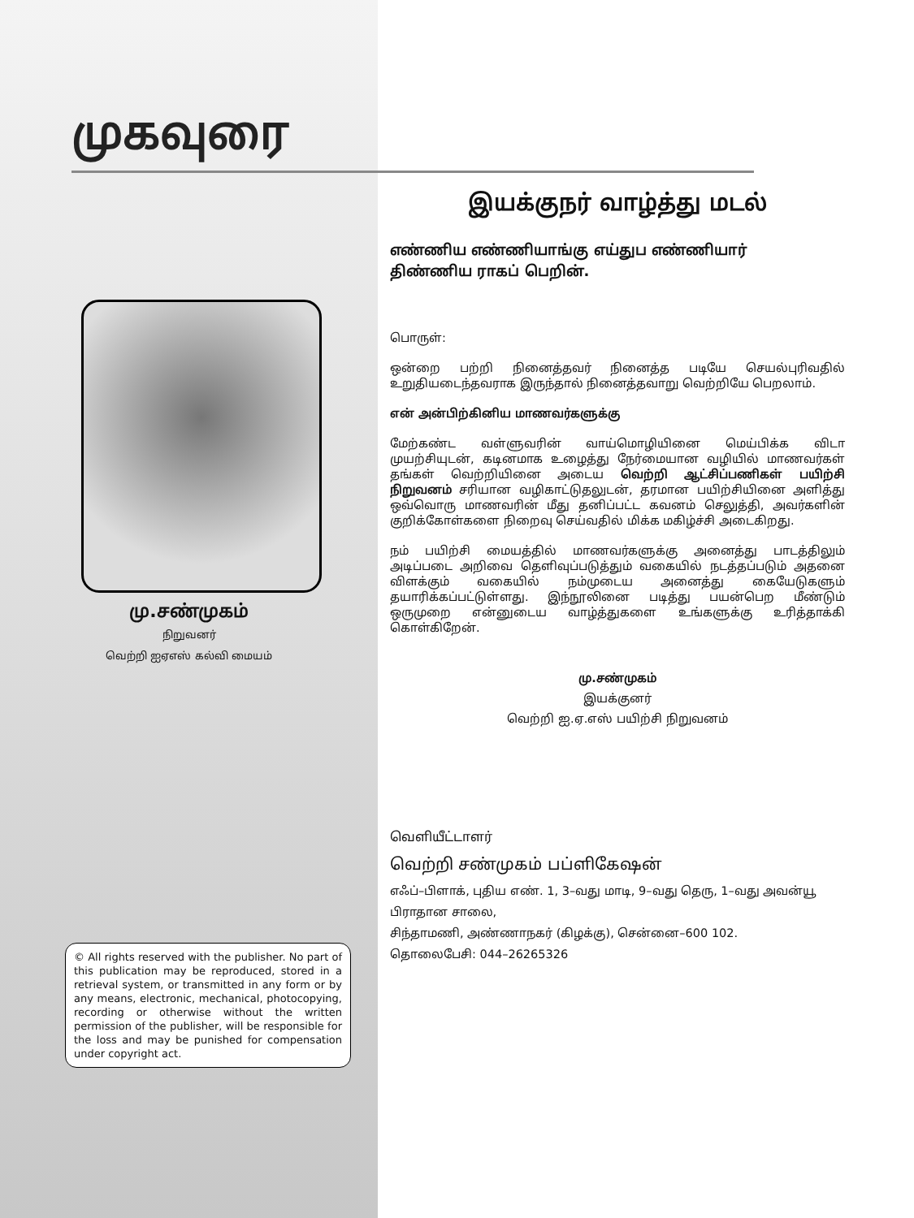முகவுரை
மு.சண்முகம்
நிறுவனர்
வெற்றி ஐஏஎஸ் கல்வி மையம்
© All rights reserved with the publisher. No part of this publication may be reproduced, stored in a retrieval system, or transmitted in any form or by any means, electronic, mechanical, photocopying, recording or otherwise without the written permission of the publisher, will be responsible for the loss and may be punished for compensation under copyright act.
இயக்குநர் வாழ்த்து மடல்
எண்ணிய எண்ணியாங்கு எய்துப எண்ணியார்
திண்ணிய ராகப் பெறின்.
பொருள்:
ஒன்றை பற்றி நினைத்தவர் நினைத்த படியே செயல்புரிவதில் உறுதியடைந்தவராக இருந்தால் நினைத்தவாறு வெற்றியே பெறலாம்.
என் அன்பிற்கினிய மாணவர்களுக்கு
மேற்கண்ட வள்ளுவரின் வாய்மொழியினை மெய்பிக்க விடா முயற்சியுடன், கடினமாக உழைத்து நேர்மையான வழியில் மாணவர்கள் தங்கள் வெற்றியினை அடைய வெற்றி ஆட்சிப்பணிகள் பயிற்சி நிறுவனம் சரியான வழிகாட்டுதலுடன், தரமான பயிற்சியினை அளித்து ஒவ்வொரு மாணவரின் மீது தனிப்பட்ட கவனம் செலுத்தி, அவர்களின் குறிக்கோள்களை நிறைவு செய்வதில் மிக்க மகிழ்ச்சி அடைகிறது.
நம் பயிற்சி மையத்தில் மாணவர்களுக்கு அனைத்து பாடத்திலும் அடிப்படை அறிவை தெளிவுப்படுத்தும் வகையில் நடத்தப்படும் அதனை விளக்கும் வகையில் நம்முடைய அனைத்து கையேடுகளும் தயாரிக்கப்பட்டுள்ளது. இந்நூலினை படித்து பயன்பெற மீண்டும் ஒருமுறை என்னுடைய வாழ்த்துகளை உங்களுக்கு உரித்தாக்கி கொள்கிறேன்.
மு.சண்முகம்
இயக்குனர்
வெற்றி ஐ.ஏ.எஸ் பயிற்சி நிறுவனம்
வெளியீட்டாளர்
வெற்றி சண்முகம் பப்ளிகேஷன்
எஃப்–பிளாக், புதிய எண். 1, 3–வது மாடி, 9–வது தெரு, 1–வது அவன்யூ பிராதான சாலை,
சிந்தாமணி, அண்ணாநகர் (கிழக்கு), சென்னை–600 102.
தொலைபேசி: 044–26265326